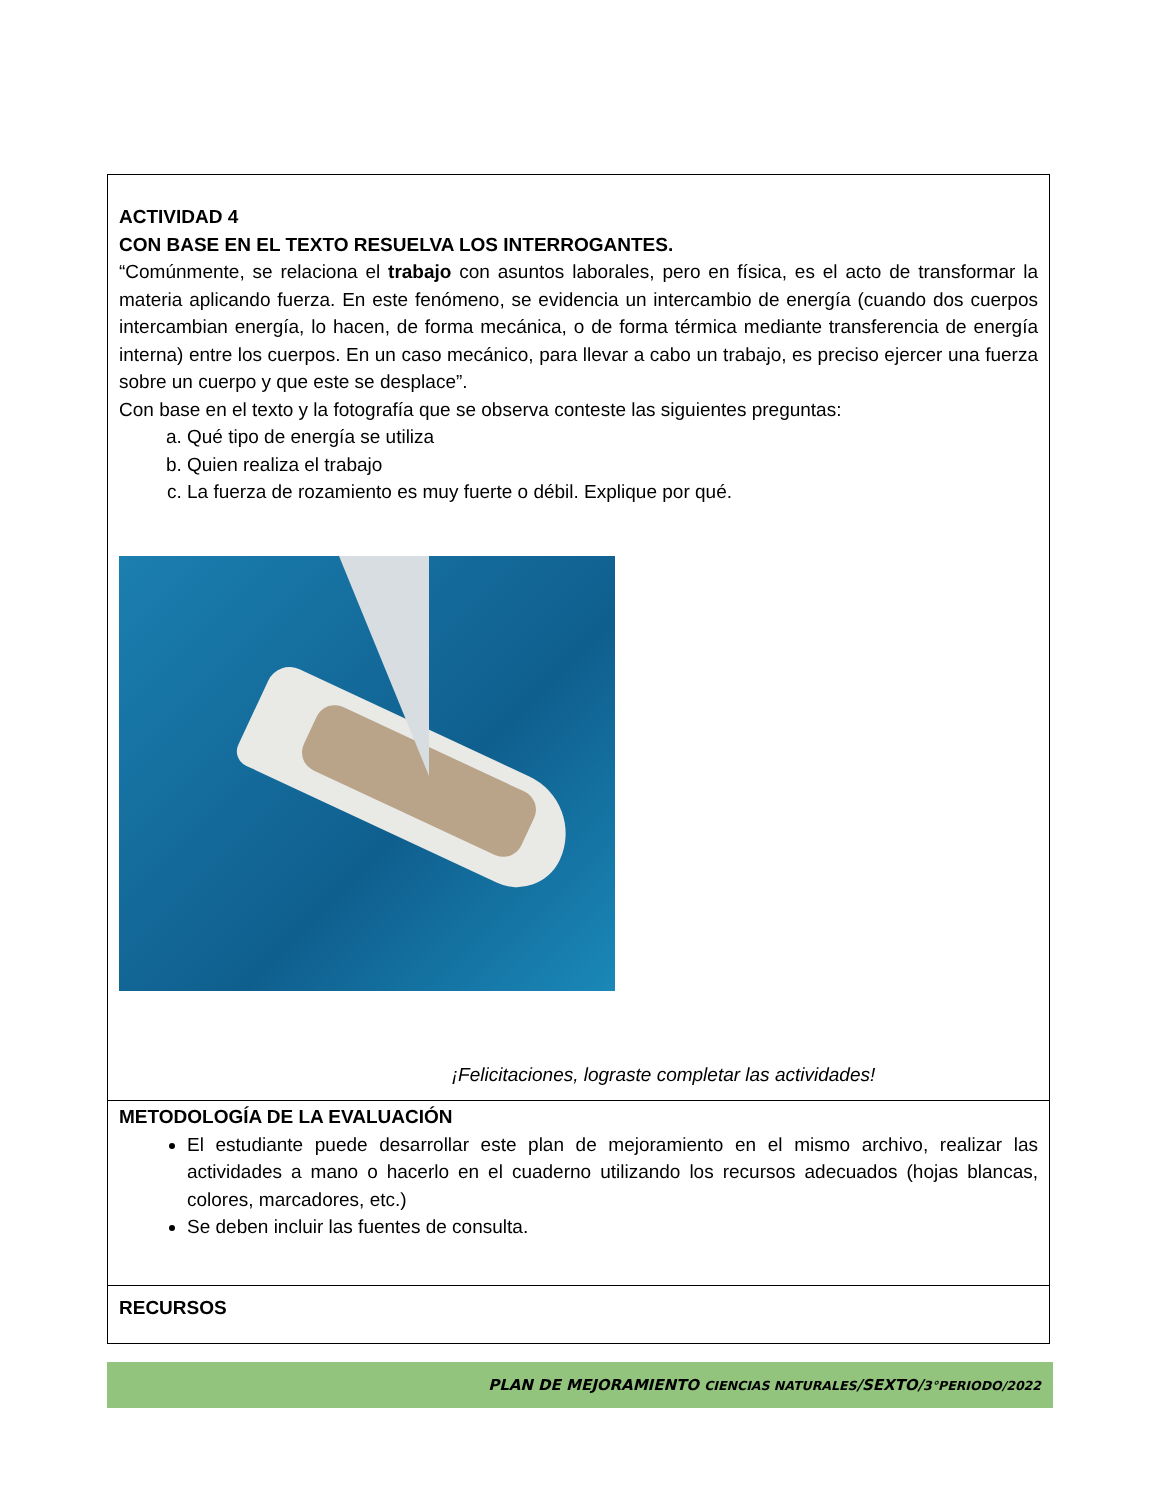| ACTIVIDAD 4 CON BASE EN EL TEXTO RESUELVA LOS INTERROGANTES. “Comúnmente, se relaciona el trabajo con asuntos laborales, pero en física, es el acto de transformar la materia aplicando fuerza. En este fenómeno, se evidencia un intercambio de energía (cuando dos cuerpos intercambian energía, lo hacen, de forma mecánica, o de forma térmica mediante transferencia de energía interna) entre los cuerpos. En un caso mecánico, para llevar a cabo un trabajo, es preciso ejercer una fuerza sobre un cuerpo y que este se desplace”. Con base en el texto y la fotografía que se observa conteste las siguientes preguntas: a. Qué tipo de energía se utiliza b. Quien realiza el trabajo c. La fuerza de rozamiento es muy fuerte o débil. Explique por qué. ¡Felicitaciones, lograste completar las actividades! |
| METODOLOGÍA DE LA EVALUACIÓN El estudiante puede desarrollar este plan de mejoramiento en el mismo archivo, realizar las actividades a mano o hacerlo en el cuaderno utilizando los recursos adecuados (hojas blancas, colores, marcadores, etc.) Se deben incluir las fuentes de consulta. |
| RECURSOS |
PLAN DE MEJORAMIENTO CIENCIAS NATURALES/SEXTO/3°PERIODO/2022